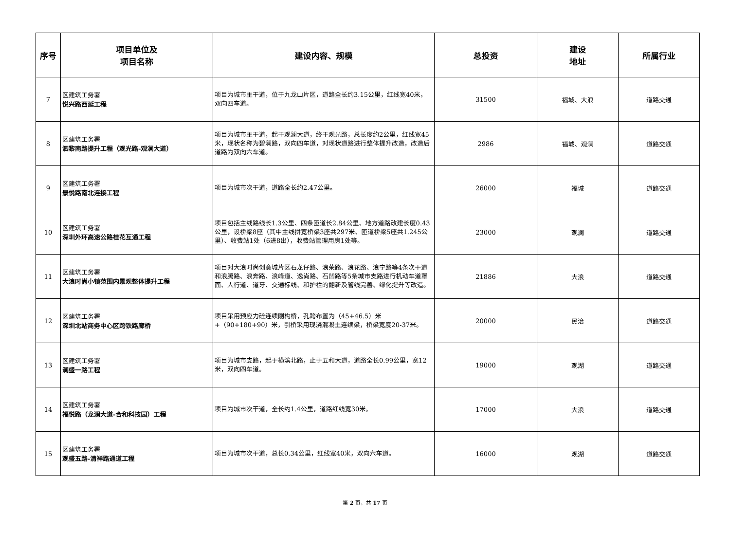| 序号 | 项目单位及 项目名称 | 建设内容、规模 | 总投资 | 建设 地址 | 所属行业 |
| --- | --- | --- | --- | --- | --- |
| 7 | 区建筑工务署 悦兴路西延工程 | 项目为城市主干道，位于九龙山片区，道路全长约3.15公里，红线宽40米，双向四车道。 | 31500 | 福城、大浪 | 道路交通 |
| 8 | 区建筑工务署 泗黎南路提升工程（观光路-观澜大道） | 项目为城市主干道，起于观澜大道，终于观光路，总长度约2公里，红线宽45米，现状名称为碧澜路，双向四车道，对现状道路进行整体提升改造，改造后道路为双向六车道。 | 2986 | 福城、观澜 | 道路交通 |
| 9 | 区建筑工务署 景悦路南北连接工程 | 项目为城市次干道，道路全长约2.47公里。 | 26000 | 福城 | 道路交通 |
| 10 | 区建筑工务署 深圳外环高速公路桂花互通工程 | 项目包括主线路线长1.3公里、四条匝道长2.84公里、地方道路改建长度0.43公里，设桥梁8座（其中主线拼宽桥梁3座共297米、匝道桥梁5座共1.245公里）、收费站1处（6进8出），收费站管理用房1处等。 | 23000 | 观澜 | 道路交通 |
| 11 | 区建筑工务署 大浪时尚小镇范围内景观整体提升工程 | 项目对大浪时尚创意城片区石龙仔路、浪荣路、浪花路、浪宁路等4条次干道和浪腾路、浪奔路、浪峰道、逸尚路、石凹路等5条城市支路进行机动车道罩面、人行道、道牙、交通标线、和护栏的翻新及管线完善、绿化提升等改造。 | 21886 | 大浪 | 道路交通 |
| 12 | 区建筑工务署 深圳北站商务中心区跨铁路廊桥 | 项目采用预应力砼连续刚构桥，孔跨布置为（45+46.5）米+（90+180+90）米，引桥采用现浇混凝土连续梁，桥梁宽度20-37米。 | 20000 | 民治 | 道路交通 |
| 13 | 区建筑工务署 澜盛一路工程 | 项目为城市支路，起于横滨北路，止于五和大道，道路全长0.99公里，宽12米，双向四车道。 | 19000 | 观湖 | 道路交通 |
| 14 | 区建筑工务署 福悦路（龙澜大道-合和科技园）工程 | 项目为城市次干道，全长约1.4公里，道路红线宽30米。 | 17000 | 大浪 | 道路交通 |
| 15 | 区建筑工务署 观盛五路-清祥路通道工程 | 项目为城市次干道，总长0.34公里，红线宽40米，双向六车道。 | 16000 | 观湖 | 道路交通 |
第 2 页，共 17 页